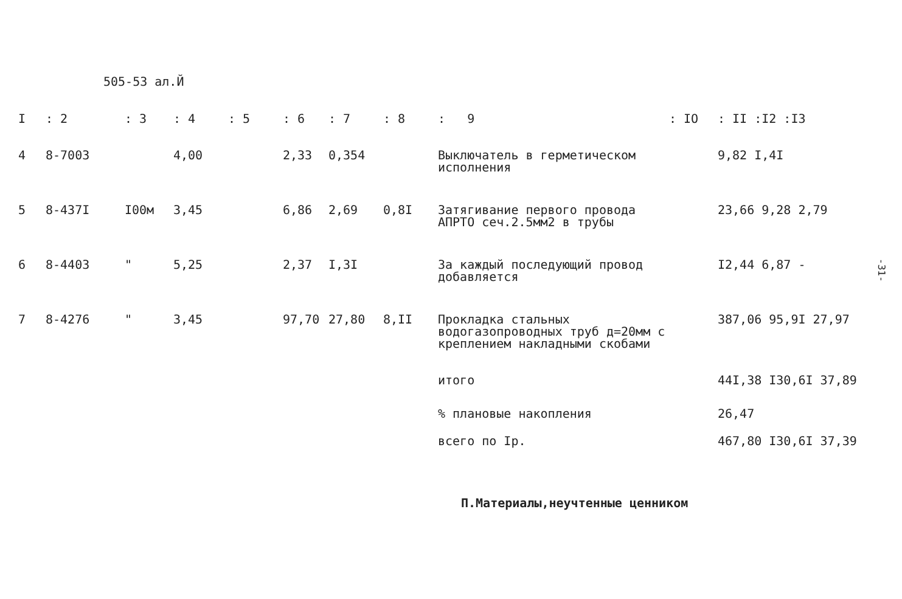505-53 ал.Й
| I | : 2 | : 3 | : 4 | : 5 | : 6 | : 7 | : 8 | : 9 | : IO | : II :I2 :I3 |
| --- | --- | --- | --- | --- | --- | --- | --- | --- | --- | --- |
| 4 | 8-7003 | | 4,00 | | 2,33 | 0,354 | | Выключатель в герметическом исполнения | | 9,82 I,4I |
| 5 | 8-437I | I00м | 3,45 | | 6,86 | 2,69 | 0,8I | Затягивание первого провода АПРТО сеч.2.5мм2 в трубы | | 23,66 9,28 2,79 |
| 6 | 8-4403 | " | 5,25 | | 2,37 | I,3I | | За каждый последующий провод добавляется | | I2,44 6,87 - |
| 7 | 8-4276 | " | 3,45 | | 97,70 | 27,80 | 8,II | Прокладка стальных водогазопроводных труб д=20мм с креплением накладными скобами | | 387,06 95,9I 27,97 |
| | | | | | | | | итого | | 44I,38 I30,6I 37,89 |
| | | | | | | | | % плановые накопления | | 26,47 |
| | | | | | | | | всего по Iр. | | 467,80 I30,6I 37,39 |
П.Материалы,неучтенные ценником
-31-